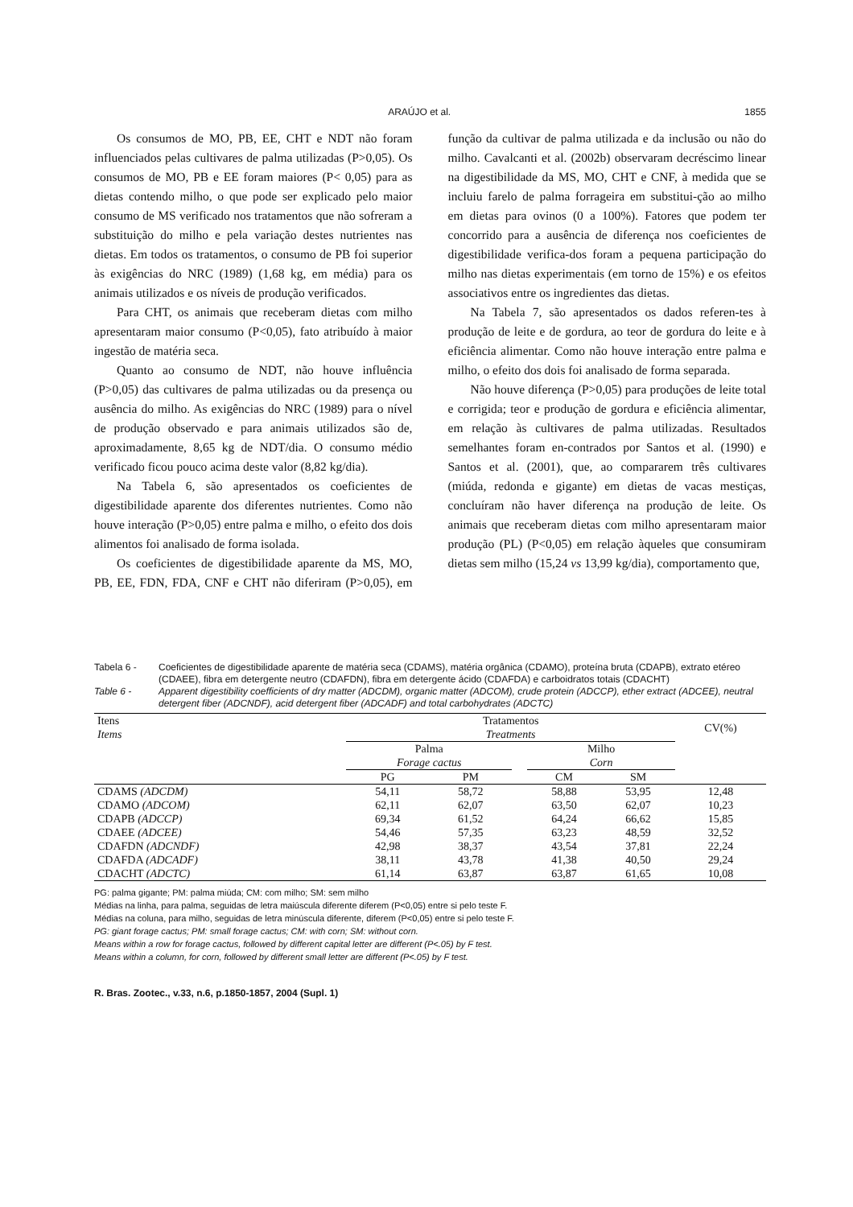ARAÚJO et al. 1855
Os consumos de MO, PB, EE, CHT e NDT não foram influenciados pelas cultivares de palma utilizadas (P>0,05). Os consumos de MO, PB e EE foram maiores (P< 0,05) para as dietas contendo milho, o que pode ser explicado pelo maior consumo de MS verificado nos tratamentos que não sofreram a substituição do milho e pela variação destes nutrientes nas dietas. Em todos os tratamentos, o consumo de PB foi superior às exigências do NRC (1989) (1,68 kg, em média) para os animais utilizados e os níveis de produção verificados.
Para CHT, os animais que receberam dietas com milho apresentaram maior consumo (P<0,05), fato atribuído à maior ingestão de matéria seca.
Quanto ao consumo de NDT, não houve influência (P>0,05) das cultivares de palma utilizadas ou da presença ou ausência do milho. As exigências do NRC (1989) para o nível de produção observado e para animais utilizados são de, aproximadamente, 8,65 kg de NDT/dia. O consumo médio verificado ficou pouco acima deste valor (8,82 kg/dia).
Na Tabela 6, são apresentados os coeficientes de digestibilidade aparente dos diferentes nutrientes. Como não houve interação (P>0,05) entre palma e milho, o efeito dos dois alimentos foi analisado de forma isolada.
Os coeficientes de digestibilidade aparente da MS, MO, PB, EE, FDN, FDA, CNF e CHT não diferiram (P>0,05), em função da cultivar de palma utilizada e da inclusão ou não do milho. Cavalcanti et al. (2002b) observaram decréscimo linear na digestibilidade da MS, MO, CHT e CNF, à medida que se incluiu farelo de palma forrageira em substitui-ção ao milho em dietas para ovinos (0 a 100%). Fatores que podem ter concorrido para a ausência de diferença nos coeficientes de digestibilidade verifica-dos foram a pequena participação do milho nas dietas experimentais (em torno de 15%) e os efeitos associativos entre os ingredientes das dietas.
Na Tabela 7, são apresentados os dados referen-tes à produção de leite e de gordura, ao teor de gordura do leite e à eficiência alimentar. Como não houve interação entre palma e milho, o efeito dos dois foi analisado de forma separada.
Não houve diferença (P>0,05) para produções de leite total e corrigida; teor e produção de gordura e eficiência alimentar, em relação às cultivares de palma utilizadas. Resultados semelhantes foram en-contrados por Santos et al. (1990) e Santos et al. (2001), que, ao compararem três cultivares (miúda, redonda e gigante) em dietas de vacas mestiças, concluíram não haver diferença na produção de leite. Os animais que receberam dietas com milho apresentaram maior produção (PL) (P<0,05) em relação àqueles que consumiram dietas sem milho (15,24 vs 13,99 kg/dia), comportamento que,
Tabela 6 - Coeficientes de digestibilidade aparente de matéria seca (CDAMS), matéria orgânica (CDAMO), proteína bruta (CDAPB), extrato etéreo (CDAEE), fibra em detergente neutro (CDAFDN), fibra em detergente ácido (CDAFDA) e carboidratos totais (CDACHT)
Table 6 - Apparent digestibility coefficients of dry matter (ADCDM), organic matter (ADCOM), crude protein (ADCCP), ether extract (ADCEE), neutral detergent fiber (ADCNDF), acid detergent fiber (ADCADF) and total carbohydrates (ADCTC)
| Itens Items | Tratamentos Treatments | | | | | CV(%) |
| --- | --- | --- | --- | --- | --- | --- |
| | Palma Forage cactus | | | Milho Corn | | |
| | PG | PM | | CM | SM | |
| CDAMS (ADCDM) | 54,11 | 58,72 | | 58,88 | 53,95 | 12,48 |
| CDAMO (ADCOM) | 62,11 | 62,07 | | 63,50 | 62,07 | 10,23 |
| CDAPB (ADCCP) | 69,34 | 61,52 | | 64,24 | 66,62 | 15,85 |
| CDAEE (ADCEE) | 54,46 | 57,35 | | 63,23 | 48,59 | 32,52 |
| CDAFDN (ADCNDF) | 42,98 | 38,37 | | 43,54 | 37,81 | 22,24 |
| CDAFDA (ADCADF) | 38,11 | 43,78 | | 41,38 | 40,50 | 29,24 |
| CDACHT (ADCTC) | 61,14 | 63,87 | | 63,87 | 61,65 | 10,08 |
PG: palma gigante; PM: palma miúda; CM: com milho; SM: sem milho
Médias na linha, para palma, seguidas de letra maiúscula diferente diferem (P<0,05) entre si pelo teste F.
Médias na coluna, para milho, seguidas de letra minúscula diferente, diferem (P<0,05) entre si pelo teste F.
PG: giant forage cactus; PM: small forage cactus; CM: with corn; SM: without corn.
Means within a row for forage cactus, followed by different capital letter are different (P<.05) by F test.
Means within a column, for corn, followed by different small letter are different (P<.05) by F test.
R. Bras. Zootec., v.33, n.6, p.1850-1857, 2004 (Supl. 1)